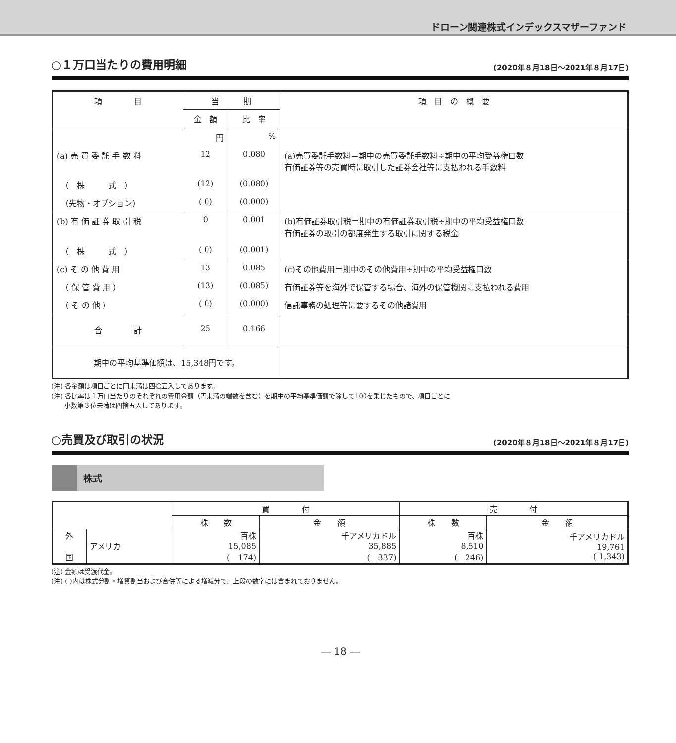ドローン関連株式インデックスマザーファンド
○１万口当たりの費用明細 (2020年８月18日～2021年８月17日)
| 項 目 | 当 期 | | 項 目 の 概 要 |
| --- | --- | --- | --- |
| | 金 額 | 比 率 | |
| | 円 | % | |
| (a) 売 買 委 託 手 数 料 | 12 | 0.080 | (a)売買委託手数料＝期中の売買委託手数料÷期中の平均受益権口数 有価証券等の売買時に取引した証券会社等に支払われる手数料 |
| （ 株 式 ） | (12) | (0.080) | |
| （先物・オプション） | ( 0) | (0.000) | |
| (b) 有 価 証 券 取 引 税 | 0 | 0.001 | (b)有価証券取引税＝期中の有価証券取引税÷期中の平均受益権口数 有価証券の取引の都度発生する取引に関する税金 |
| （ 株 式 ） | ( 0) | (0.001) | |
| (c) そ の 他 費 用 | 13 | 0.085 | (c)その他費用＝期中のその他費用÷期中の平均受益権口数 |
| （ 保 管 費 用 ） | (13) | (0.085) | 有価証券等を海外で保管する場合、海外の保管機関に支払われる費用 |
| （ そ の 他 ） | ( 0) | (0.000) | 信託事務の処理等に要するその他諸費用 |
| 合 計 | 25 | 0.166 | |
| 期中の平均基準価額は、15,348円です。 | | | |
(注) 各金額は項目ごとに円未満は四捨五入してあります。
(注) 各比率は１万口当たりのそれぞれの費用金額（円未満の端数を含む）を期中の平均基準価額で除して100を乗じたもので、項目ごとに
　　小数第３位未満は四捨五入してあります。
○売買及び取引の状況 (2020年８月18日～2021年８月17日)
株式
| | | 買 付 | | 売 付 | |
| | | 株 数 | 金 額 | 株 数 | 金 額 |
| 外 国 | アメリカ | 百株 15,085 ( 174) | 千アメリカドル 35,885 ( 337) | 百株 8,510 ( 246) | 千アメリカドル 19,761 ( 1,343) |
(注) 金額は受渡代金。
(注) ( )内は株式分割・増資割当および合併等による増減分で、上段の数字には含まれておりません。
― 18 ―